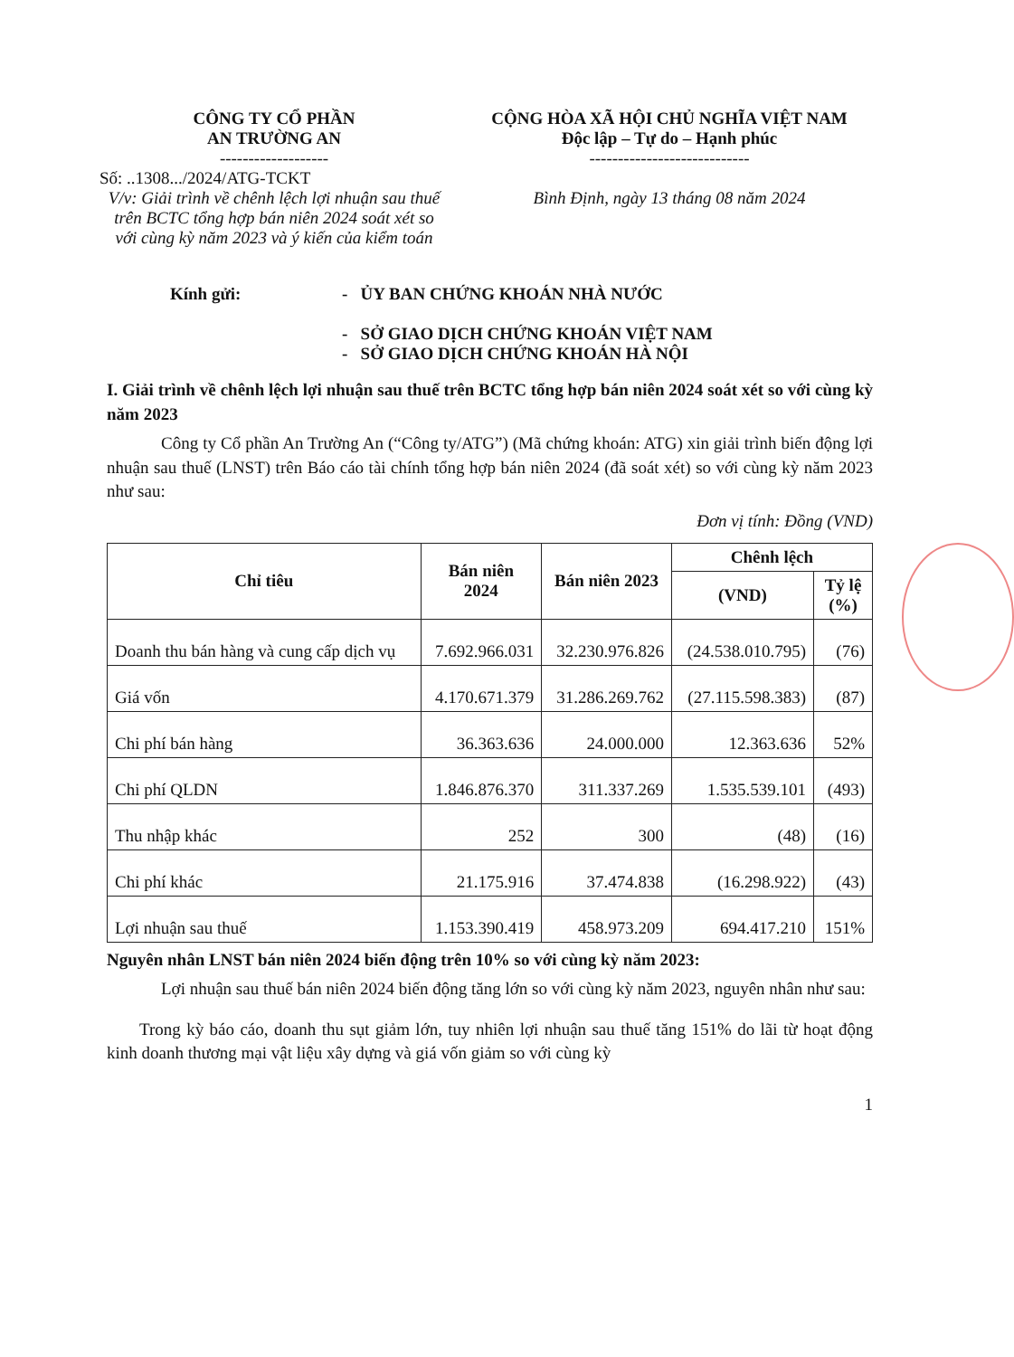CÔNG TY CỔ PHẦN
AN TRƯỜNG AN
-------------------
Số: ..1308.../2024/ATG-TCKT
V/v: Giải trình về chênh lệch lợi nhuận sau thuế trên BCTC tổng hợp bán niên 2024 soát xét so với cùng kỳ năm 2023 và ý kiến của kiểm toán
CỘNG HÒA XÃ HỘI CHỦ NGHĨA VIỆT NAM
Độc lập – Tự do – Hạnh phúc
----------------------------
Bình Định, ngày 13 tháng 08 năm 2024
Kính gửi: - ỦY BAN CHỨNG KHOÁN NHÀ NƯỚC
- SỞ GIAO DỊCH CHỨNG KHOÁN VIỆT NAM
- SỞ GIAO DỊCH CHỨNG KHOÁN HÀ NỘI
I. Giải trình về chênh lệch lợi nhuận sau thuế trên BCTC tổng hợp bán niên 2024 soát xét so với cùng kỳ năm 2023
Công ty Cổ phần An Trường An (“Công ty/ATG”) (Mã chứng khoán: ATG) xin giải trình biến động lợi nhuận sau thuế (LNST) trên Báo cáo tài chính tổng hợp bán niên 2024 (đã soát xét) so với cùng kỳ năm 2023 như sau:
Đơn vị tính: Đồng (VND)
| Chỉ tiêu | Bán niên 2024 | Bán niên 2023 | Chênh lệch | |
| --- | --- | --- | --- | --- |
| | | | (VND) | Tỷ lệ (%) |
| Doanh thu bán hàng và cung cấp dịch vụ | 7.692.966.031 | 32.230.976.826 | (24.538.010.795) | (76) |
| Giá vốn | 4.170.671.379 | 31.286.269.762 | (27.115.598.383) | (87) |
| Chi phí bán hàng | 36.363.636 | 24.000.000 | 12.363.636 | 52% |
| Chi phí QLDN | 1.846.876.370 | 311.337.269 | 1.535.539.101 | (493) |
| Thu nhập khác | 252 | 300 | (48) | (16) |
| Chi phí khác | 21.175.916 | 37.474.838 | (16.298.922) | (43) |
| Lợi nhuận sau thuế | 1.153.390.419 | 458.973.209 | 694.417.210 | 151% |
Nguyên nhân LNST bán niên 2024 biến động trên 10% so với cùng kỳ năm 2023:
Lợi nhuận sau thuế bán niên 2024 biến động tăng lớn so với cùng kỳ năm 2023, nguyên nhân như sau:
Trong kỳ báo cáo, doanh thu sụt giảm lớn, tuy nhiên lợi nhuận sau thuế tăng 151% do lãi từ hoạt động kinh doanh thương mại vật liệu xây dựng và giá vốn giảm so với cùng kỳ
1